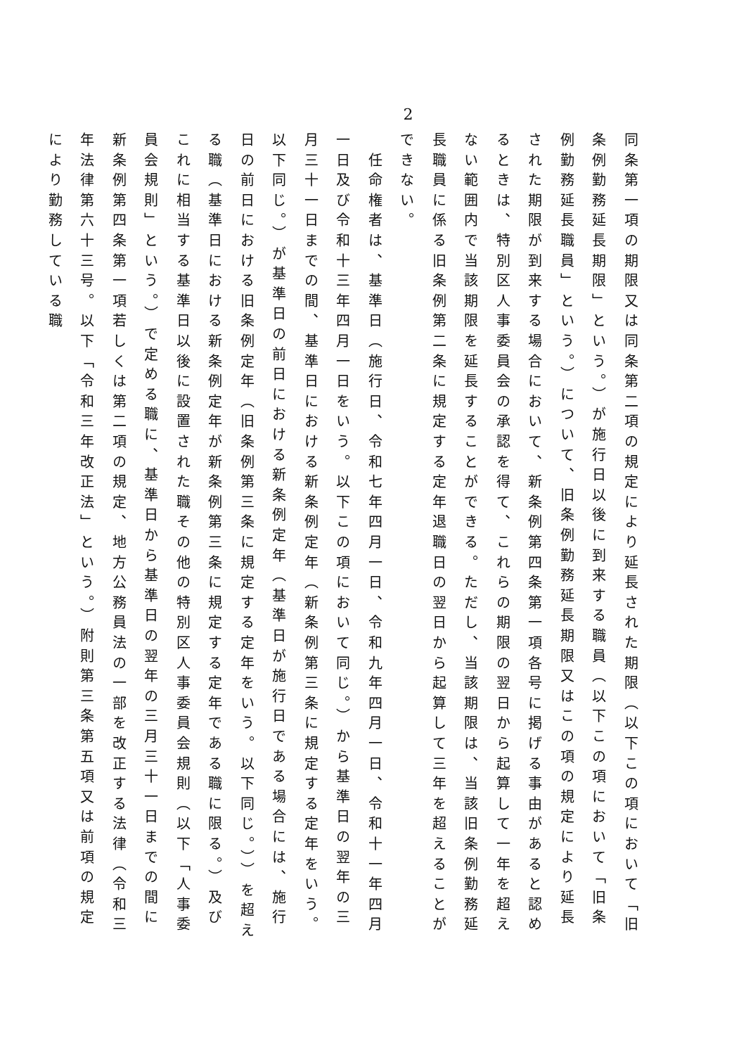2
同条第一項の期限又は同条第二項の規定により延長された期限（以下この項において「旧条例勤務延長期限」という。）が施行日以後に到来する職員（以下この項において「旧条例勤務延長職員」という。）について、旧条例勤務延長期限又はこの項の規定により延長された期限が到来する場合において、新条例第四条第一項各号に掲げる事由があると認めるときは、特別区人事委員会の承認を得て、これらの期限の翌日から起算して一年を超えない範囲内で当該期限を延長することができる。ただし、当該期限は、当該旧条例勤務延長職員に係る旧条例第二条に規定する定年退職日の翌日から起算して三年を超えることができない。
　任命権者は、基準日（施行日、令和七年四月一日、令和九年四月一日、令和十一年四月一日及び令和十三年四月一日をいう。以下この項において同じ。）から基準日の翌年の三月三十一日までの間、基準日における新条例定年（新条例第三条に規定する定年をいう。以下同じ。）が基準日の前日における新条例定年（基準日が施行日である場合には、施行日の前日における旧条例定年（旧条例第三条に規定する定年をいう。以下同じ。））を超える職（基準日における新条例定年が新条例第三条に規定する定年である職に限る。）及びこれに相当する基準日以後に設置された職その他の特別区人事委員会規則（以下「人事委員会規則」という。）で定める職に、基準日から基準日の翌年の三月三十一日までの間に新条例第四条第一項若しくは第二項の規定、地方公務員法の一部を改正する法律（令和三年法律第六十三号。以下「令和三年改正法」という。）附則第三条第五項又は前項の規定により勤務している職